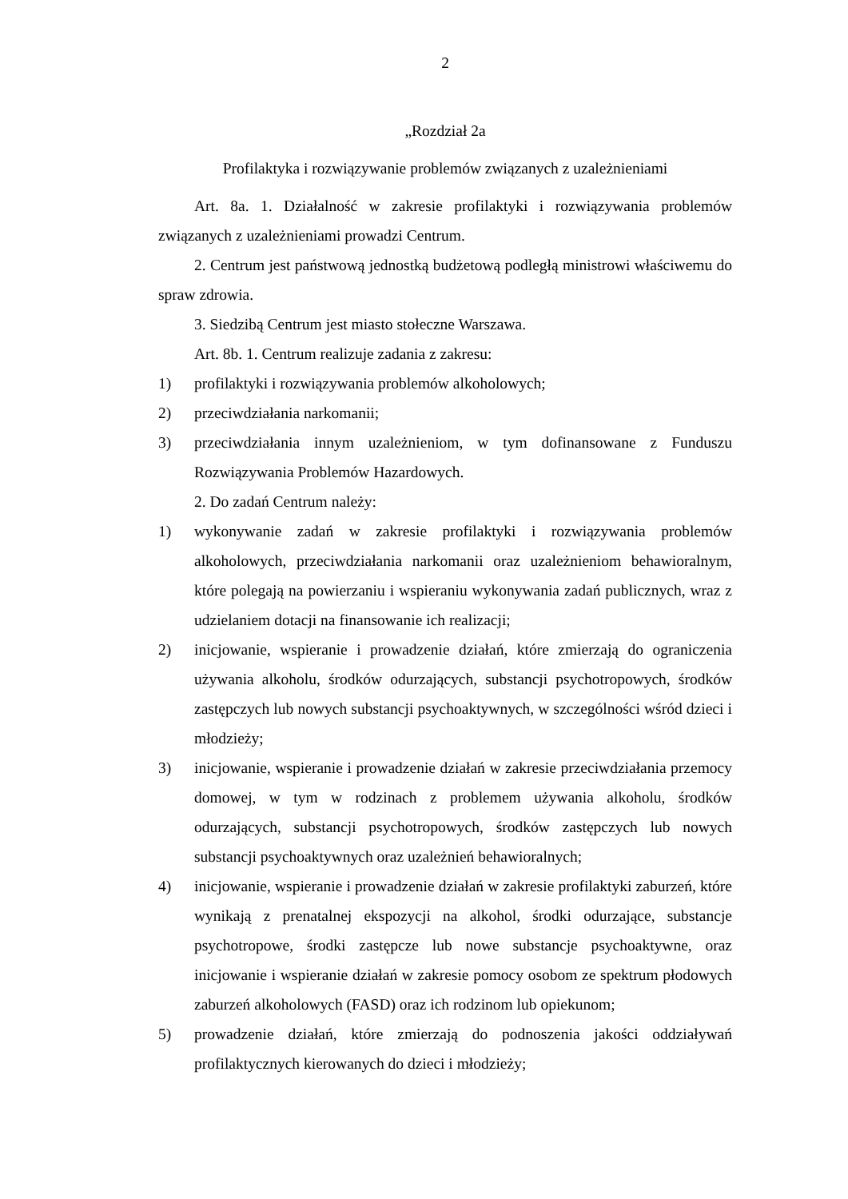2
„Rozdział 2a
Profilaktyka i rozwiązywanie problemów związanych z uzależnieniami
Art. 8a. 1. Działalność w zakresie profilaktyki i rozwiązywania problemów związanych z uzależnieniami prowadzi Centrum.
2. Centrum jest państwową jednostką budżetową podległą ministrowi właściwemu do spraw zdrowia.
3. Siedzibą Centrum jest miasto stołeczne Warszawa.
Art. 8b. 1. Centrum realizuje zadania z zakresu:
1) profilaktyki i rozwiązywania problemów alkoholowych;
2) przeciwdziałania narkomanii;
3) przeciwdziałania innym uzależnieniom, w tym dofinansowane z Funduszu Rozwiązywania Problemów Hazardowych.
2. Do zadań Centrum należy:
1) wykonywanie zadań w zakresie profilaktyki i rozwiązywania problemów alkoholowych, przeciwdziałania narkomanii oraz uzależnieniom behawioralnym, które polegają na powierzaniu i wspieraniu wykonywania zadań publicznych, wraz z udzielaniem dotacji na finansowanie ich realizacji;
2) inicjowanie, wspieranie i prowadzenie działań, które zmierzają do ograniczenia używania alkoholu, środków odurzających, substancji psychotropowych, środków zastępczych lub nowych substancji psychoaktywnych, w szczególności wśród dzieci i młodzieży;
3) inicjowanie, wspieranie i prowadzenie działań w zakresie przeciwdziałania przemocy domowej, w tym w rodzinach z problemem używania alkoholu, środków odurzających, substancji psychotropowych, środków zastępczych lub nowych substancji psychoaktywnych oraz uzależnień behawioralnych;
4) inicjowanie, wspieranie i prowadzenie działań w zakresie profilaktyki zaburzeń, które wynikają z prenatalnej ekspozycji na alkohol, środki odurzające, substancje psychotropowe, środki zastępcze lub nowe substancje psychoaktywne, oraz inicjowanie i wspieranie działań w zakresie pomocy osobom ze spektrum płodowych zaburzeń alkoholowych (FASD) oraz ich rodzinom lub opiekunom;
5) prowadzenie działań, które zmierzają do podnoszenia jakości oddziaływań profilaktycznych kierowanych do dzieci i młodzieży;